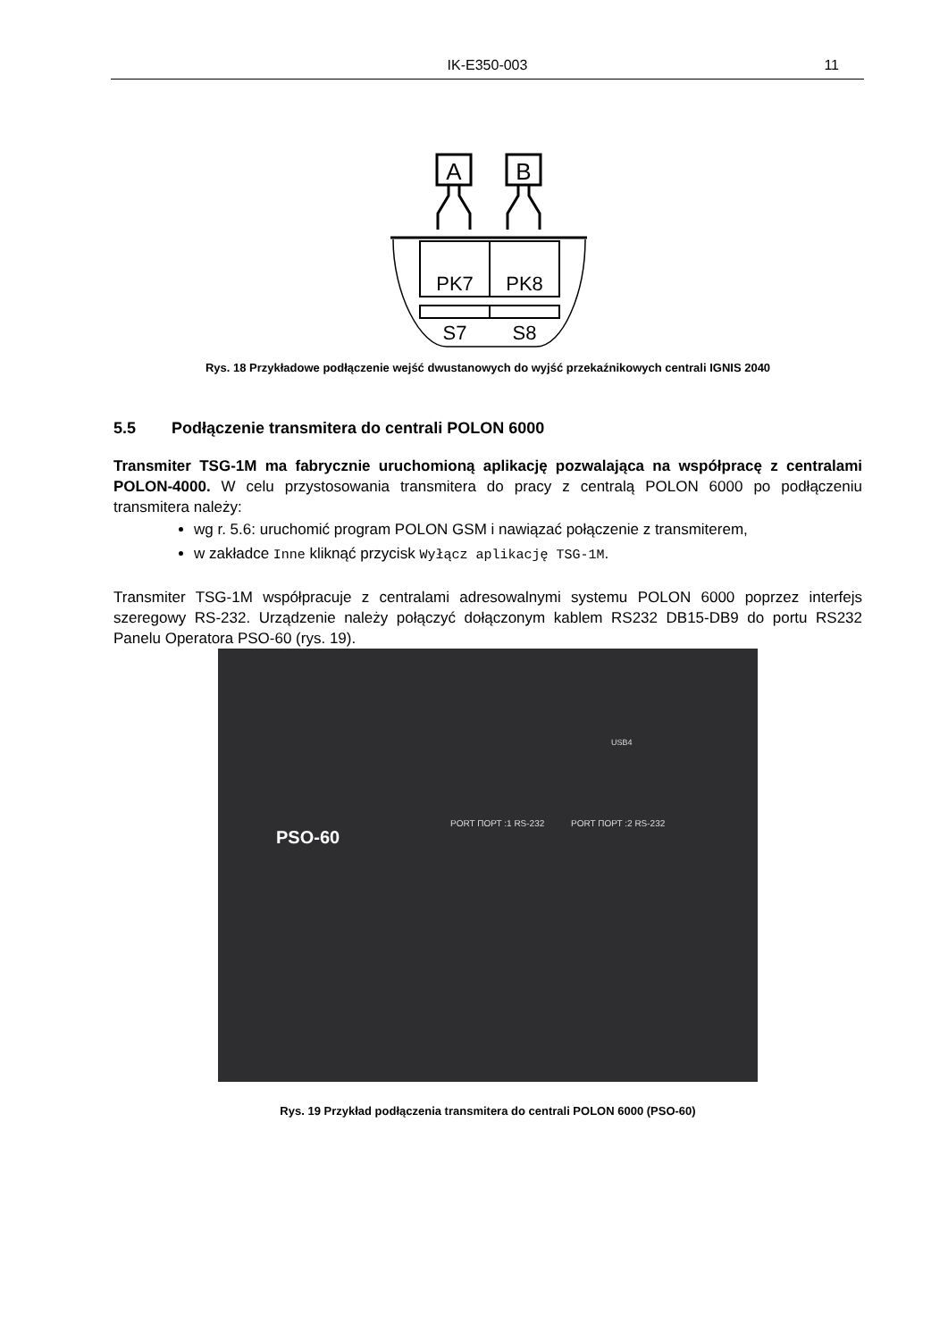IK-E350-003
11
A
B
PK7
PK8
S7
S8
Rys. 18 Przykładowe podłączenie wejść dwustanowych do wyjść przekaźnikowych centrali IGNIS 2040
5.5 Podłączenie transmitera do centrali POLON 6000
Transmiter TSG-1M ma fabrycznie uruchomioną aplikację pozwalająca na współpracę z centralami POLON-4000. W celu przystosowania transmitera do pracy z centralą POLON 6000 po podłączeniu transmitera należy:
wg r. 5.6: uruchomić program POLON GSM i nawiązać połączenie z transmiterem,
w zakładce Inne kliknąć przycisk Wyłącz aplikację TSG-1M.
Transmiter TSG-1M współpracuje z centralami adresowalnymi systemu POLON 6000 poprzez interfejs szeregowy RS-232. Urządzenie należy połączyć dołączonym kablem RS232 DB15-DB9 do portu RS232 Panelu Operatora PSO-60 (rys. 19).
PSO-60
PORT ПОРТ :1 RS-232 PORT ПОРТ :2 RS-232
USB4
Rys. 19 Przykład podłączenia transmitera do centrali POLON 6000 (PSO-60)